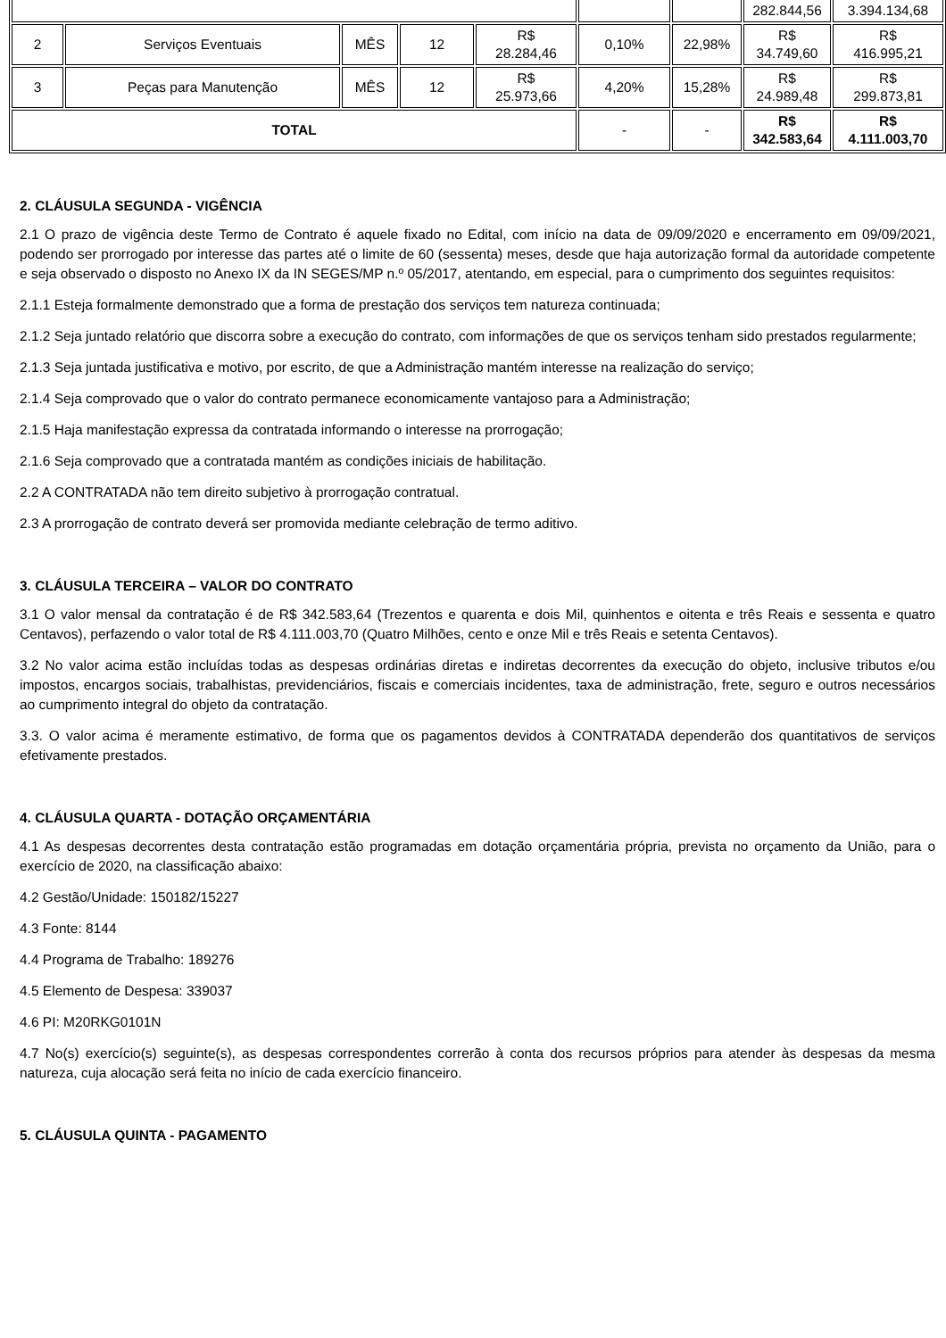| | | | | | | | 282.844,56 | 3.394.134,68 |
| 2 | Serviços Eventuais | MÊS | 12 | R$ 28.284,46 | 0,10% | 22,98% | R$ 34.749,60 | R$ 416.995,21 |
| 3 | Peças para Manutenção | MÊS | 12 | R$ 25.973,66 | 4,20% | 15,28% | R$ 24.989,48 | R$ 299.873,81 |
| TOTAL | | | | | - | - | R$ 342.583,64 | R$ 4.111.003,70 |
2. CLÁUSULA SEGUNDA - VIGÊNCIA
2.1 O prazo de vigência deste Termo de Contrato é aquele fixado no Edital, com início na data de 09/09/2020 e encerramento em 09/09/2021, podendo ser prorrogado por interesse das partes até o limite de 60 (sessenta) meses, desde que haja autorização formal da autoridade competente e seja observado o disposto no Anexo IX da IN SEGES/MP n.º 05/2017, atentando, em especial, para o cumprimento dos seguintes requisitos:
2.1.1 Esteja formalmente demonstrado que a forma de prestação dos serviços tem natureza continuada;
2.1.2 Seja juntado relatório que discorra sobre a execução do contrato, com informações de que os serviços tenham sido prestados regularmente;
2.1.3 Seja juntada justificativa e motivo, por escrito, de que a Administração mantém interesse na realização do serviço;
2.1.4 Seja comprovado que o valor do contrato permanece economicamente vantajoso para a Administração;
2.1.5 Haja manifestação expressa da contratada informando o interesse na prorrogação;
2.1.6 Seja comprovado que a contratada mantém as condições iniciais de habilitação.
2.2 A CONTRATADA não tem direito subjetivo à prorrogação contratual.
2.3 A prorrogação de contrato deverá ser promovida mediante celebração de termo aditivo.
3. CLÁUSULA TERCEIRA – VALOR DO CONTRATO
3.1 O valor mensal da contratação é de R$ 342.583,64 (Trezentos e quarenta e dois Mil, quinhentos e oitenta e três Reais e sessenta e quatro Centavos), perfazendo o valor total de R$ 4.111.003,70 (Quatro Milhões, cento e onze Mil e três Reais e setenta Centavos).
3.2 No valor acima estão incluídas todas as despesas ordinárias diretas e indiretas decorrentes da execução do objeto, inclusive tributos e/ou impostos, encargos sociais, trabalhistas, previdenciários, fiscais e comerciais incidentes, taxa de administração, frete, seguro e outros necessários ao cumprimento integral do objeto da contratação.
3.3. O valor acima é meramente estimativo, de forma que os pagamentos devidos à CONTRATADA dependerão dos quantitativos de serviços efetivamente prestados.
4. CLÁUSULA QUARTA - DOTAÇÃO ORÇAMENTÁRIA
4.1 As despesas decorrentes desta contratação estão programadas em dotação orçamentária própria, prevista no orçamento da União, para o exercício de 2020, na classificação abaixo:
4.2 Gestão/Unidade: 150182/15227
4.3 Fonte: 8144
4.4 Programa de Trabalho: 189276
4.5 Elemento de Despesa: 339037
4.6 PI: M20RKG0101N
4.7 No(s) exercício(s) seguinte(s), as despesas correspondentes correrão à conta dos recursos próprios para atender às despesas da mesma natureza, cuja alocação será feita no início de cada exercício financeiro.
5. CLÁUSULA QUINTA - PAGAMENTO